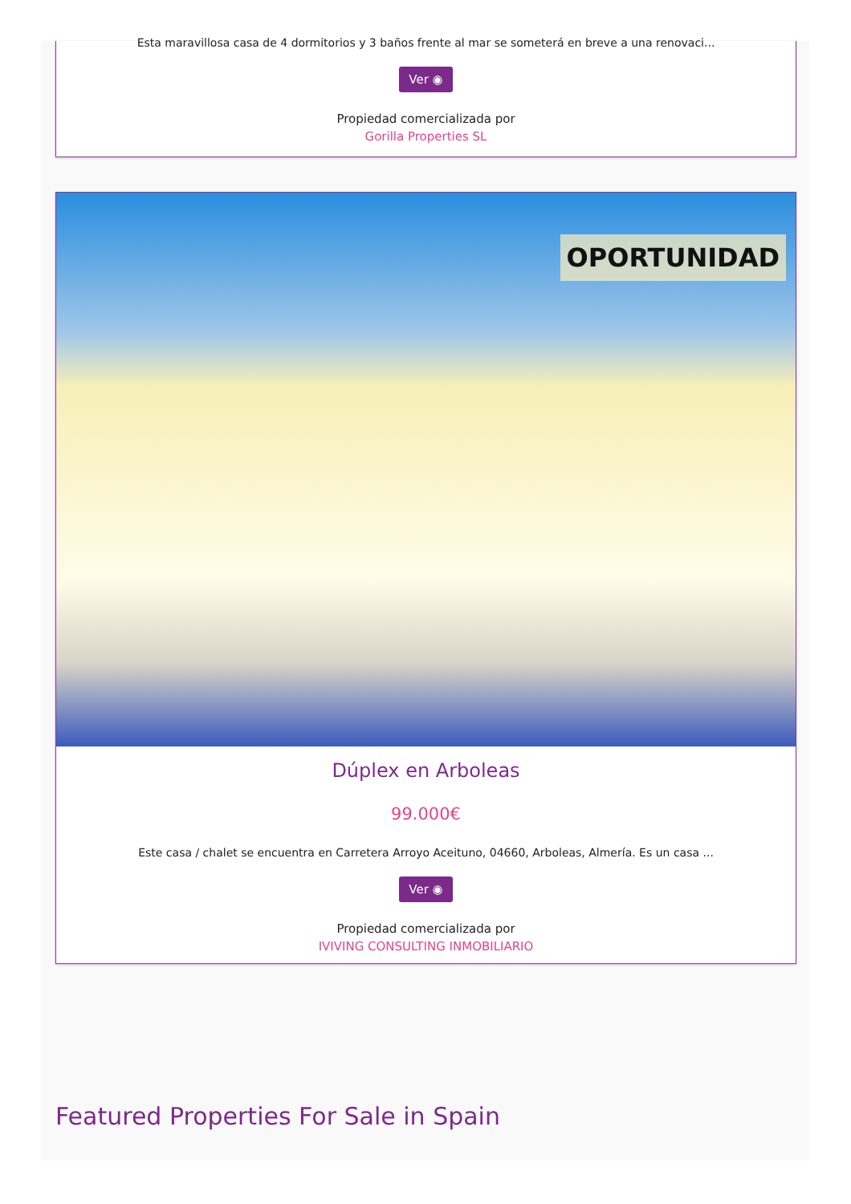Esta maravillosa casa de 4 dormitorios y 3 baños frente al mar se someterá en breve a una renovaci...
Ver ◉
Propiedad comercializada por
Gorilla Properties SL
OPORTUNIDAD
Dúplex en Arboleas
99.000€
Este casa / chalet se encuentra en Carretera Arroyo Aceituno, 04660, Arboleas, Almería. Es un casa ...
Ver ◉
Propiedad comercializada por
IVIVING CONSULTING INMOBILIARIO
Featured Properties For Sale in Spain